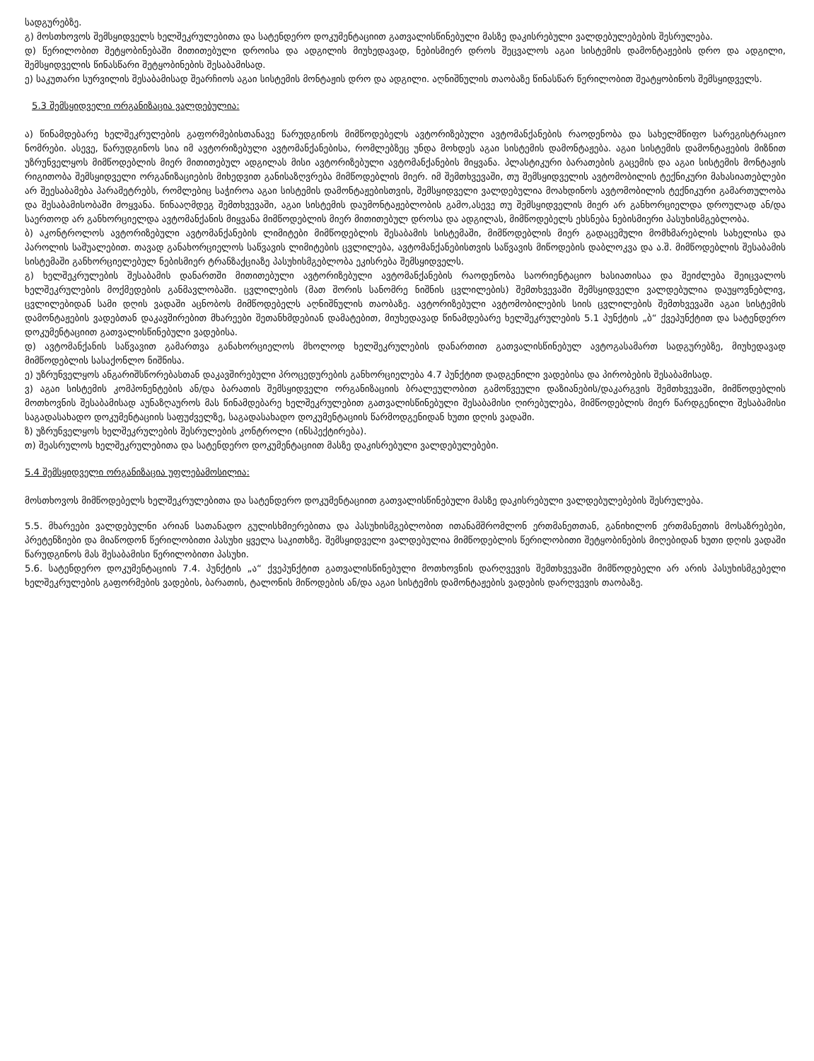სადგურებზე.
გ) მოსთხოვოს შემსყიდველს ხელშეკრულებითა და სატენდერო დოკუმენტაციით გათვალისწინებული მასზე დაკისრებული ვალდებულებების შესრულება.
დ) წერილობით შეტყობინებაში მითითებული დროისა და ადგილის მიუხედავად, ნებისმიერ დროს შეცვალოს აგაი სისტემის დამონტაჟების დრო და ადგილი, შემსყიდველის წინასწარი შეტყობინების შესაბამისად.
ე) საკუთარი სურვილის შესაბამისად შეარჩიოს აგაი სისტემის მონტაჟის დრო და ადგილი. აღნიშნულის თაობაზე წინასწარ წერილობით შეატყობინოს შემსყიდველს.
5.3 შემსყიდველი ორგანიზაცია ვალდებულია:
ა) წინამდებარე ხელშეკრულების გაფორმებისთანავე წარუდგინოს მიმწოდებელს ავტორიზებული ავტომანქანების რაოდენობა და სახელმწიფო სარეგისტრაციო ნომრები. ასევე, წარუდგინოს სია იმ ავტორიზებული ავტომანქანებისა, რომლებზეც უნდა მოხდეს აგაი სისტემის დამონტაჟება. აგაი სისტემის დამონტაჟების მიზნით უზრუნველყოს მიმწოდებლის მიერ მითითებულ ადგილას მისი ავტორიზებული ავტომანქანების მიყვანა. პლასტიკური ბარათების გაცემის და აგაი სისტემის მონტაჟის რიგითობა შემსყიდველი ორგანიზაციების მიხედვით განისაზღვრება მიმწოდებლის მიერ. იმ შემთხვევაში, თუ შემსყიდველის ავტომობილის ტექნიკური მახასიათებლები არ შეესაბამება პარამეტრებს, რომლებიც საჭიროა აგაი სისტემის დამონტაჟებისთვის, შემსყიდველი ვალდებულია მოახდინოს ავტომობილის ტექნიკური გამართულობა და შესაბამისობაში მოყვანა. წინააღმდეგ შემთხვევაში, აგაი სისტემის დაუმონტაჟებლობის გამო,ასევე თუ შემსყიდველის მიერ არ განხორციელდა დროულად ან/და საერთოდ არ განხორციელდა ავტომანქანის მიყვანა მიმწოდებლის მიერ მითითებულ დროსა და ადგილას, მიმწოდებელს ეხსნება ნებისმიერი პასუხისმგებლობა.
ბ) აკონტროლოს ავტორიზებული ავტომანქანების ლიმიტები მიმწოდებლის შესაბამის სისტემაში, მიმწოდებლის მიერ გადაცემული მომხმარებლის სახელისა და პაროლის საშუალებით. თავად განახორციელოს საწვავის ლიმიტების ცვლილება, ავტომანქანებისთვის საწვავის მიწოდების დაბლოკვა და ა.შ. მიმწოდებლის შესაბამის სისტემაში განხორციელებულ ნებისმიერ ტრანზაქციაზე პასუხისმგებლობა ეკისრება შემსყიდველს.
გ) ხელშეკრულების შესაბამის დანართში მითითებული ავტორიზებული ავტომანქანების რაოდენობა საორიენტაციო ხასიათისაა და შეიძლება შეიცვალოს ხელშეკრულების მოქმედების განმავლობაში. ცვლილების (მათ შორის სანომრე ნიშნის ცვლილების) შემთხვევაში შემსყიდველი ვალდებულია დაუყოვნებლივ, ცვლილებიდან სამი დღის ვადაში აცნობოს მიმწოდებელს აღნიშნულის თაობაზე. ავტორიზებული ავტომობილების სიის ცვლილების შემთხვევაში აგაი სისტემის დამონტაჟების ვადებთან დაკავშირებით მხარეები შეთანხმდებიან დამატებით, მიუხედავად წინამდებარე ხელშეკრულების 5.1 პუნქტის „ბ“ ქვეპუნქტით და სატენდერო დოკუმენტაციით გათვალისწინებული ვადებისა.
დ) ავტომანქანის საწვავით გამართვა განახორციელოს მხოლოდ ხელშეკრულების დანართით გათვალისწინებულ ავტოგასამართ სადგურებზე, მიუხედავად მიმწოდებლის სასაქონლო ნიშნისა.
ე) უზრუნველყოს ანგარიშსწორებასთან დაკავშირებული პროცედურების განხორციელება 4.7 პუნქტით დადგენილი ვადებისა და პირობების შესაბამისად.
ვ) აგაი სისტემის კომპონენტების ან/და ბარათის შემსყიდველი ორგანიზაციის ბრალეულობით გამოწვეული დაზიანების/დაკარგვის შემთხვევაში, მიმწოდებლის მოთხოვნის შესაბამისად აუნაზღაუროს მას წინამდებარე ხელშეკრულებით გათვალისწინებული შესაბამისი ღირებულება, მიმწოდებლის მიერ წარდგენილი შესაბამისი საგადასახადო დოკუმენტაციის საფუძველზე, საგადასახადო დოკუმენტაციის წარმოდგენიდან ხუთი დღის ვადაში.
ზ) უზრუნველყოს ხელშეკრულების შესრულების კონტროლი (ინსპექტირება).
თ) შეასრულოს ხელშეკრულებითა და სატენდერო დოკუმენტაციით მასზე დაკისრებული ვალდებულებები.
5.4 შემსყიდველი ორგანიზაცია უფლებამოსილია:
მოსთხოვოს მიმწოდებელს ხელშეკრულებითა და სატენდერო დოკუმენტაციით გათვალისწინებული მასზე დაკისრებული ვალდებულებების შესრულება.
5.5. მხარეები ვალდებულნი არიან სათანადო გულისხმიერებითა და პასუხისმგებლობით ითანამშრომლონ ერთმანეთთან, განიხილონ ერთმანეთის მოსაზრებები, პრეტენზიები და მიაწოდონ წერილობითი პასუხი ყველა საკითხზე. შემსყიდველი ვალდებულია მიმწოდებლის წერილობითი შეტყობინების მიღებიდან ხუთი დღის ვადაში წარუდგინოს მას შესაბამისი წერილობითი პასუხი.
5.6. სატენდერო დოკუმენტაციის 7.4. პუნქტის „ა“ ქვეპუნქტით გათვალისწინებული მოთხოვნის დარღვევის შემთხვევაში მიმწოდებელი არ არის პასუხისმგებელი ხელშეკრულების გაფორმების ვადების, ბარათის, ტალონის მიწოდების ან/და აგაი სისტემის დამონტაჟების ვადების დარღვევის თაობაზე.